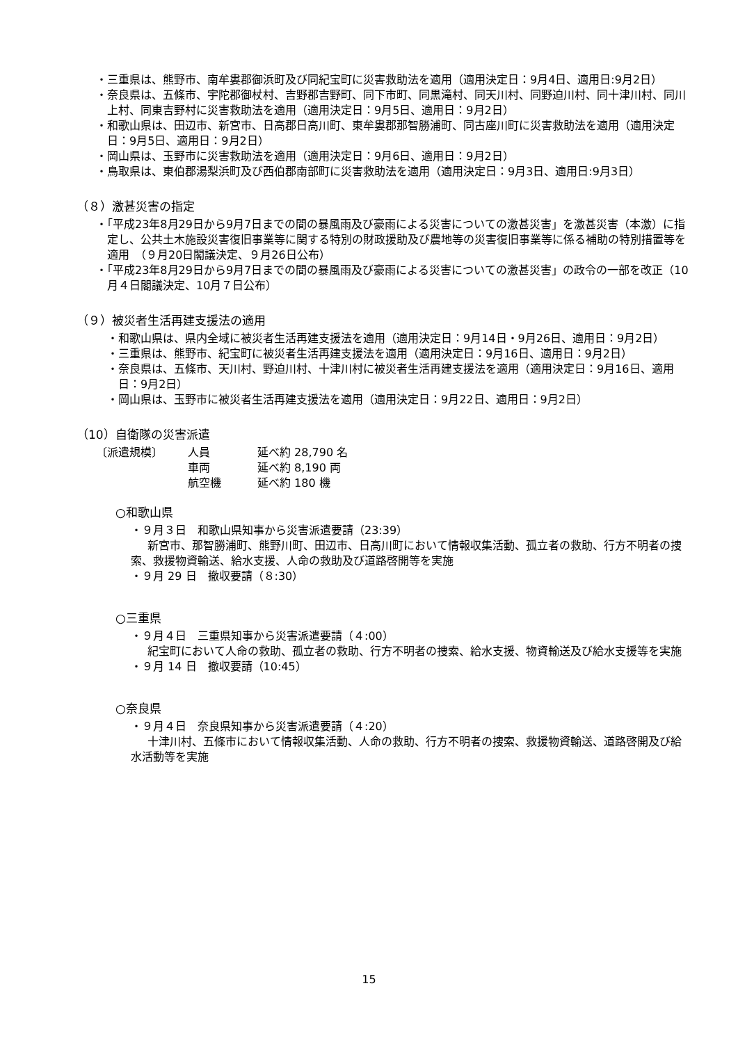・三重県は、熊野市、南牟婁郡御浜町及び同紀宝町に災害救助法を適用（適用決定日：9月4日、適用日:9月2日）
・奈良県は、五條市、宇陀郡御杖村、吉野郡吉野町、同下市町、同黒滝村、同天川村、同野迫川村、同十津川村、同川上村、同東吉野村に災害救助法を適用（適用決定日：9月5日、適用日：9月2日）
・和歌山県は、田辺市、新宮市、日高郡日高川町、東牟婁郡那智勝浦町、同古座川町に災害救助法を適用（適用決定日：9月5日、適用日：9月2日）
・岡山県は、玉野市に災害救助法を適用（適用決定日：9月6日、適用日：9月2日）
・鳥取県は、東伯郡湯梨浜町及び西伯郡南部町に災害救助法を適用（適用決定日：9月3日、適用日:9月3日）
（８）激甚災害の指定
・「平成23年8月29日から9月7日までの間の暴風雨及び豪雨による災害についての激甚災害」を激甚災害（本激）に指定し、公共土木施設災害復旧事業等に関する特別の財政援助及び農地等の災害復旧事業等に係る補助の特別措置等を適用　（９月20日閣議決定、９月26日公布）
・「平成23年8月29日から9月7日までの間の暴風雨及び豪雨による災害についての激甚災害」の政令の一部を改正（10月４日閣議決定、10月７日公布）
（９）被災者生活再建支援法の適用
・和歌山県は、県内全域に被災者生活再建支援法を適用（適用決定日：9月14日・9月26日、適用日：9月2日）
・三重県は、熊野市、紀宝町に被災者生活再建支援法を適用（適用決定日：9月16日、適用日：9月2日）
・奈良県は、五條市、天川村、野迫川村、十津川村に被災者生活再建支援法を適用（適用決定日：9月16日、適用日：9月2日）
・岡山県は、玉野市に被災者生活再建支援法を適用（適用決定日：9月22日、適用日：9月2日）
（10）自衛隊の災害派遣
〔派遣規模〕 人員 延べ約 28,790 名
車両 延べ約 8,190 両
航空機 延べ約 180 機
○和歌山県
・９月３日　和歌山県知事から災害派遣要請（23:39）
新宮市、那智勝浦町、熊野川町、田辺市、日高川町において情報収集活動、孤立者の救助、行方不明者の捜索、救援物資輸送、給水支援、人命の救助及び道路啓開等を実施
・９月 29 日　撤収要請（８:30）
○三重県
・９月４日　三重県知事から災害派遣要請（４:00）
紀宝町において人命の救助、孤立者の救助、行方不明者の捜索、給水支援、物資輸送及び給水支援等を実施
・９月 14 日　撤収要請（10:45）
○奈良県
・９月４日　奈良県知事から災害派遣要請（４:20）
十津川村、五條市において情報収集活動、人命の救助、行方不明者の捜索、救援物資輸送、道路啓開及び給水活動等を実施
15